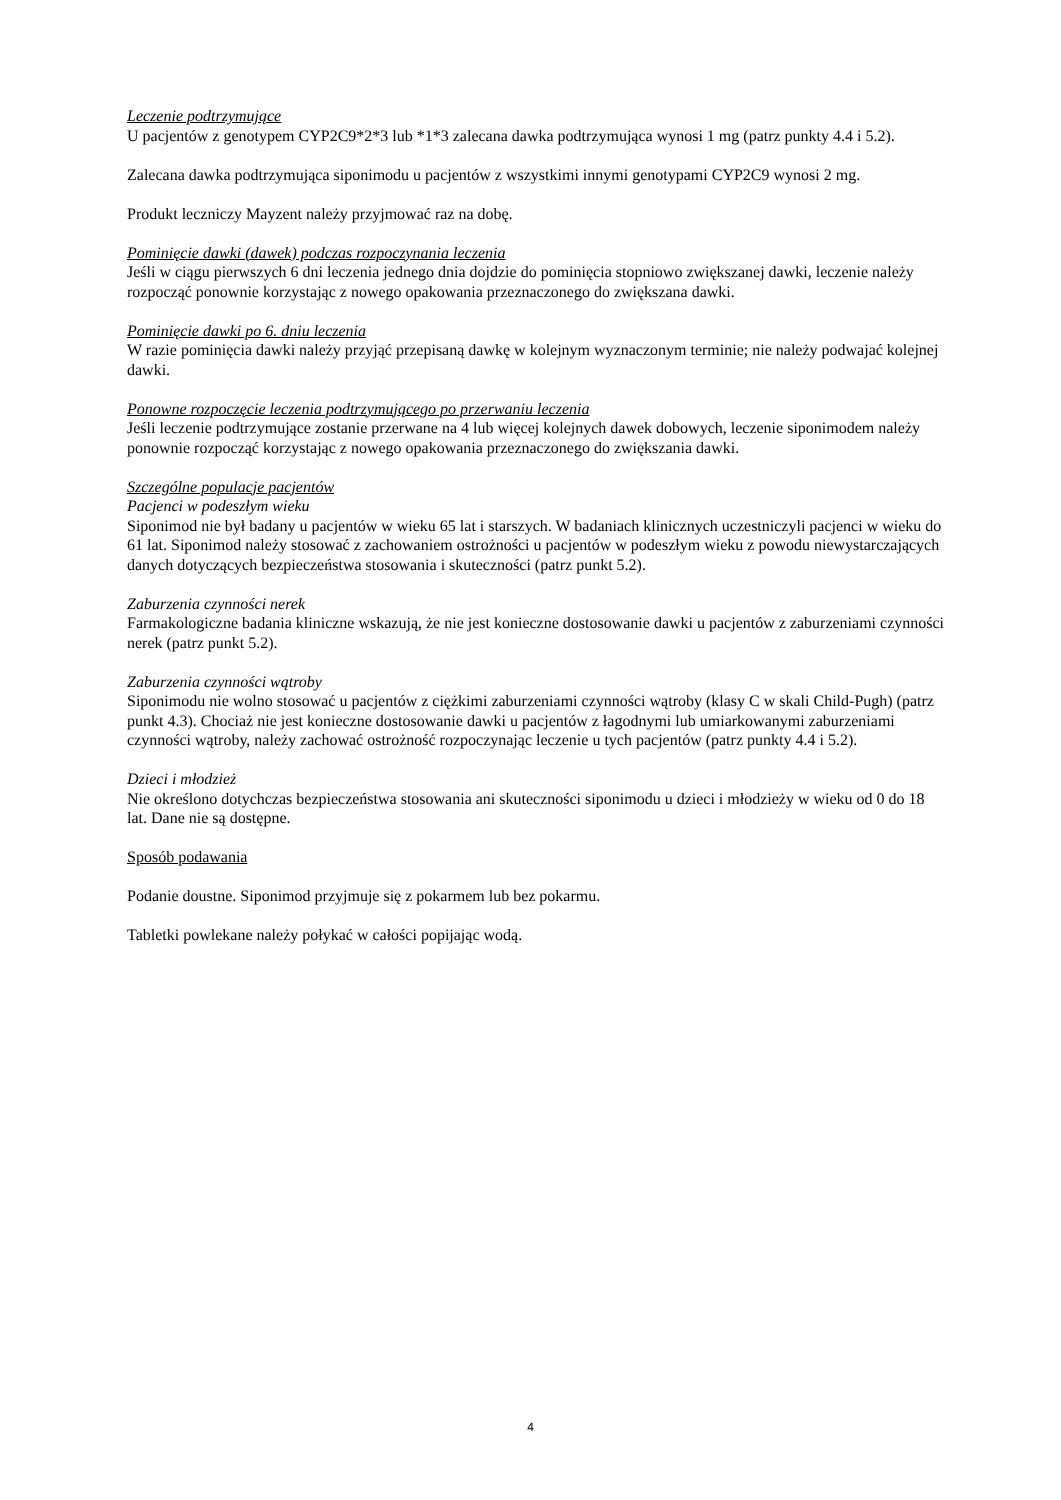Leczenie podtrzymujące
U pacjentów z genotypem CYP2C9*2*3 lub *1*3 zalecana dawka podtrzymująca wynosi 1 mg (patrz punkty 4.4 i 5.2).
Zalecana dawka podtrzymująca siponimodu u pacjentów z wszystkimi innymi genotypami CYP2C9 wynosi 2 mg.
Produkt leczniczy Mayzent należy przyjmować raz na dobę.
Pominięcie dawki (dawek) podczas rozpoczynania leczenia
Jeśli w ciągu pierwszych 6 dni leczenia jednego dnia dojdzie do pominięcia stopniowo zwiększanej dawki, leczenie należy rozpocząć ponownie korzystając z nowego opakowania przeznaczonego do zwiększana dawki.
Pominięcie dawki po 6. dniu leczenia
W razie pominięcia dawki należy przyjąć przepisaną dawkę w kolejnym wyznaczonym terminie; nie należy podwajać kolejnej dawki.
Ponowne rozpoczęcie leczenia podtrzymującego po przerwaniu leczenia
Jeśli leczenie podtrzymujące zostanie przerwane na 4 lub więcej kolejnych dawek dobowych, leczenie siponimodem należy ponownie rozpocząć korzystając z nowego opakowania przeznaczonego do zwiększania dawki.
Szczególne populacje pacjentów
Pacjenci w podeszłym wieku
Siponimod nie był badany u pacjentów w wieku 65 lat i starszych. W badaniach klinicznych uczestniczyli pacjenci w wieku do 61 lat. Siponimod należy stosować z zachowaniem ostrożności u pacjentów w podeszłym wieku z powodu niewystarczających danych dotyczących bezpieczeństwa stosowania i skuteczności (patrz punkt 5.2).
Zaburzenia czynności nerek
Farmakologiczne badania kliniczne wskazują, że nie jest konieczne dostosowanie dawki u pacjentów z zaburzeniami czynności nerek (patrz punkt 5.2).
Zaburzenia czynności wątroby
Siponimodu nie wolno stosować u pacjentów z ciężkimi zaburzeniami czynności wątroby (klasy C w skali Child-Pugh) (patrz punkt 4.3). Chociaż nie jest konieczne dostosowanie dawki u pacjentów z łagodnymi lub umiarkowanymi zaburzeniami czynności wątroby, należy zachować ostrożność rozpoczynając leczenie u tych pacjentów (patrz punkty 4.4 i 5.2).
Dzieci i młodzież
Nie określono dotychczas bezpieczeństwa stosowania ani skuteczności siponimodu u dzieci i młodzieży w wieku od 0 do 18 lat. Dane nie są dostępne.
Sposób podawania
Podanie doustne. Siponimod przyjmuje się z pokarmem lub bez pokarmu.
Tabletki powlekane należy połykać w całości popijając wodą.
4